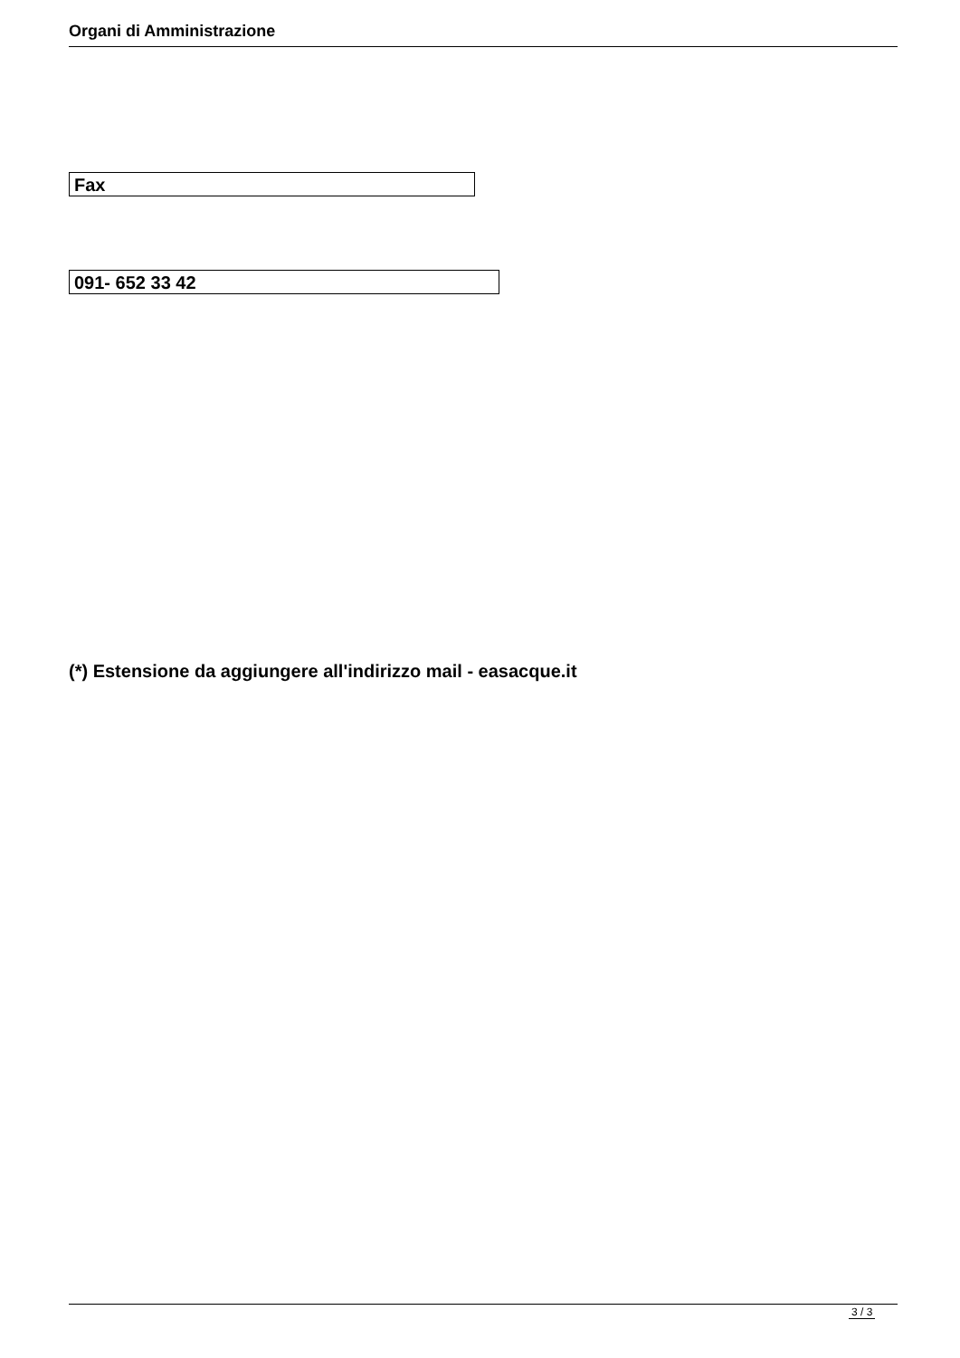Organi di Amministrazione
Fax
091- 652 33 42
(*) Estensione da aggiungere all'indirizzo mail - easacque.it
3 / 3